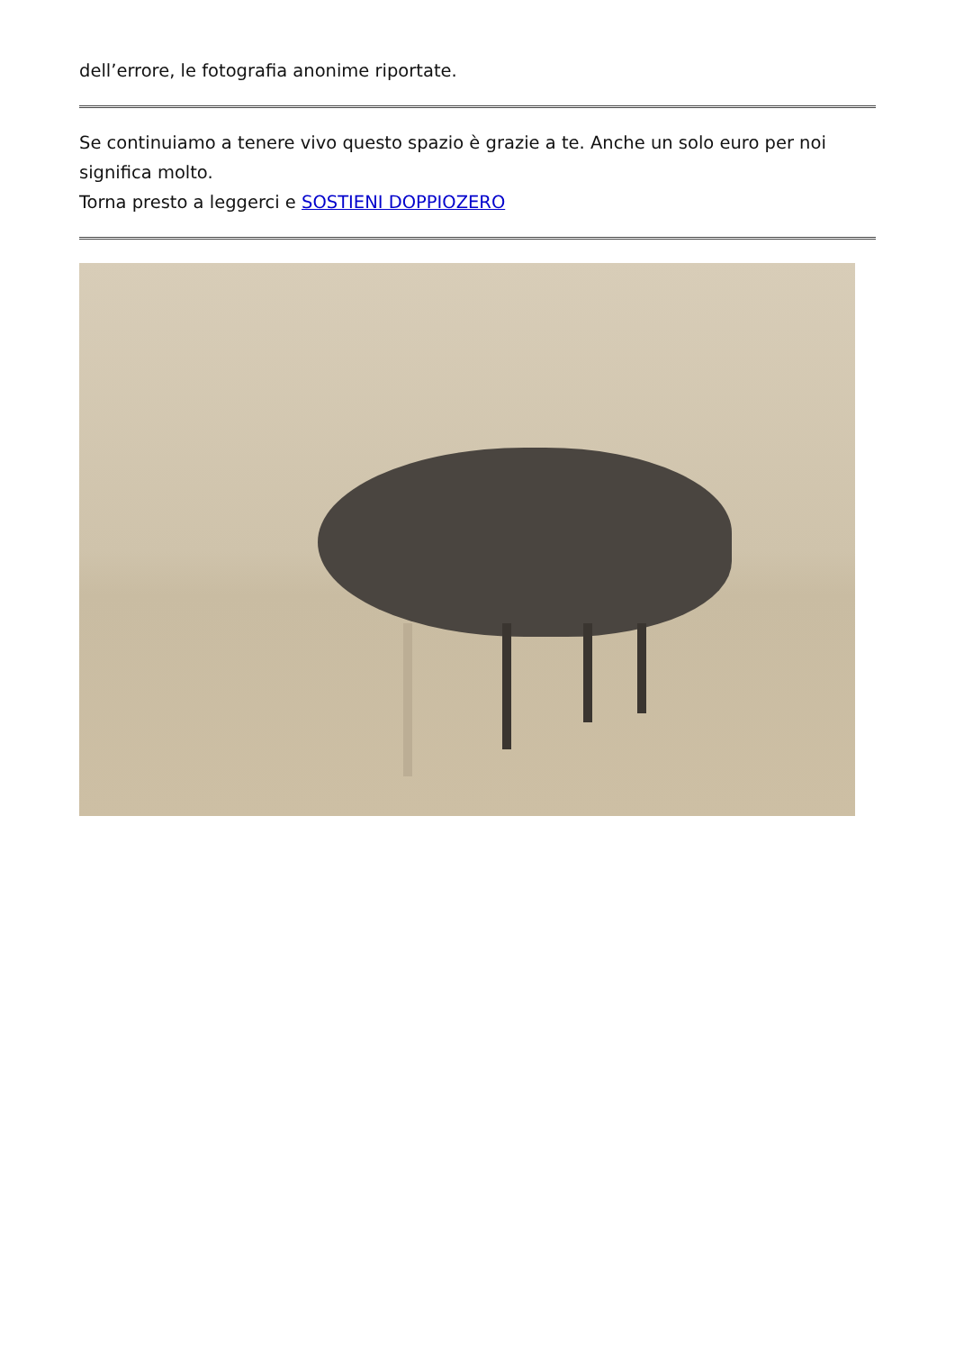dell’errore, le fotografia anonime riportate.
Se continuiamo a tenere vivo questo spazio è grazie a te. Anche un solo euro per noi significa molto.
Torna presto a leggerci e SOSTIENI DOPPIOZERO